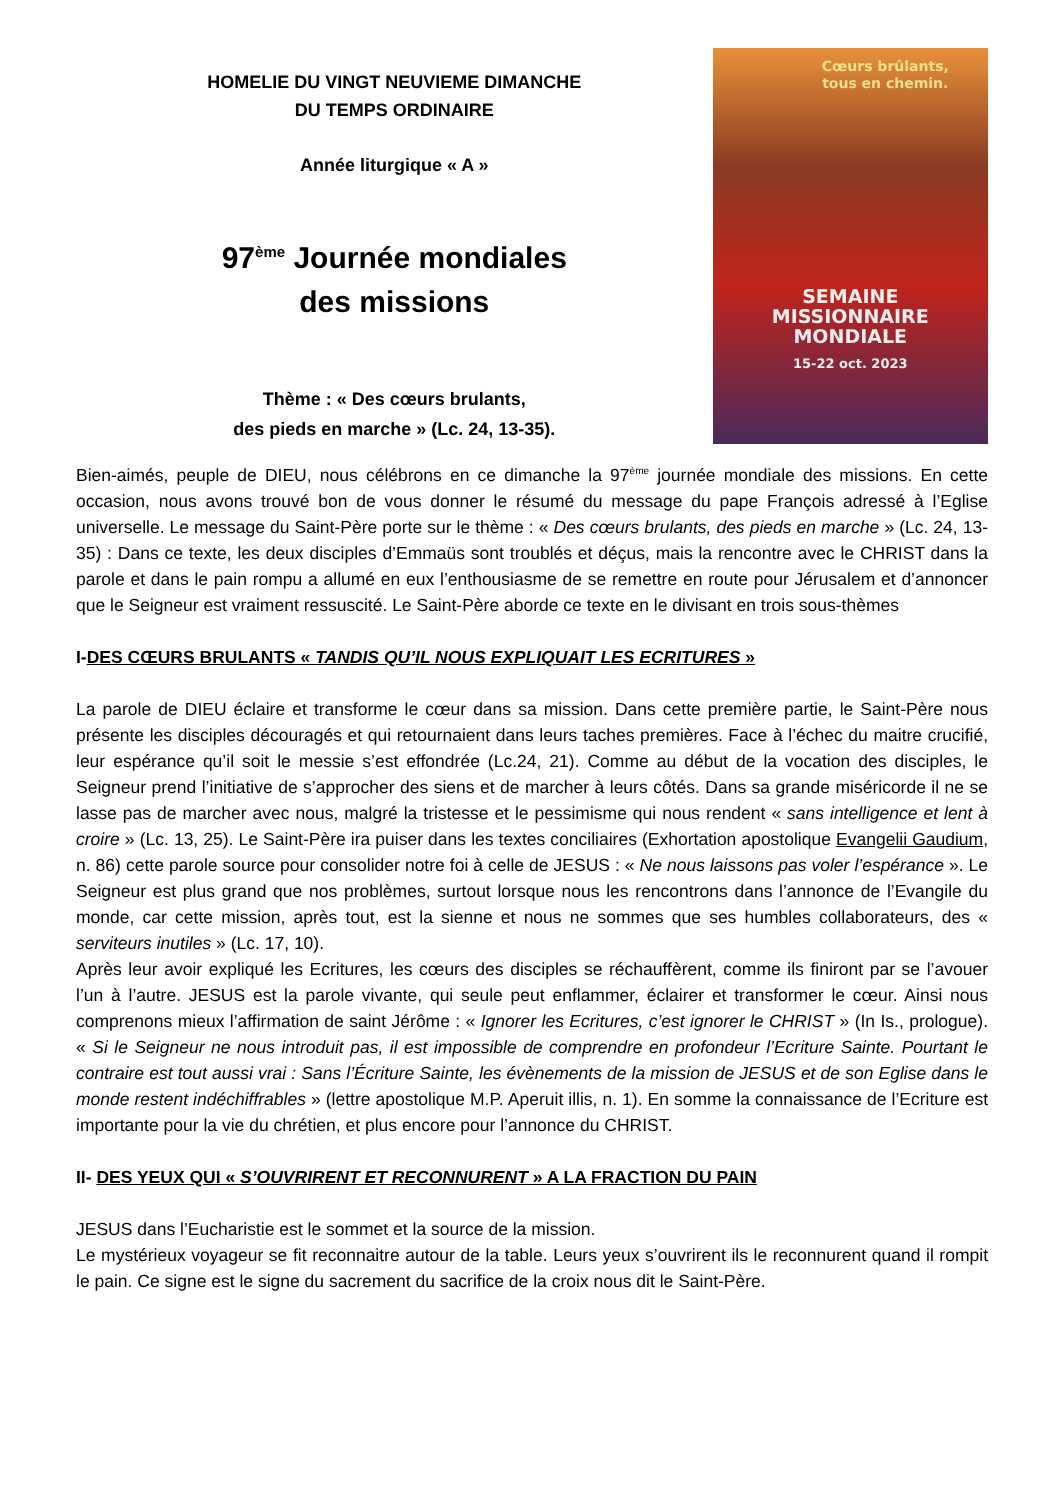HOMELIE DU VINGT NEUVIEME DIMANCHE
DU TEMPS ORDINAIRE
Année liturgique « A »
97<sup>ème</sup> Journée mondiales
des missions
Thème : « Des cœurs brulants,
des pieds en marche » (Lc. 24, 13-35).
Cœurs brûlants,
tous en chemin.
SEMAINE
MISSIONNAIRE
MONDIALE
15-22 oct. 2023
Bien-aimés, peuple de DIEU, nous célébrons en ce dimanche la 97<sup>ème</sup> journée mondiale des missions. En cette occasion, nous avons trouvé bon de vous donner le résumé du message du pape François adressé à l’Eglise universelle. Le message du Saint-Père porte sur le thème : « Des cœurs brulants, des pieds en marche » (Lc. 24, 13-35) : Dans ce texte, les deux disciples d’Emmaüs sont troublés et déçus, mais la rencontre avec le CHRIST dans la parole et dans le pain rompu a allumé en eux l’enthousiasme de se remettre en route pour Jérusalem et d’annoncer que le Seigneur est vraiment ressuscité. Le Saint-Père aborde ce texte en le divisant en trois sous-thèmes
I-DES CŒURS BRULANTS « TANDIS QU’IL NOUS EXPLIQUAIT LES ECRITURES »
La parole de DIEU éclaire et transforme le cœur dans sa mission. Dans cette première partie, le Saint-Père nous présente les disciples découragés et qui retournaient dans leurs taches premières. Face à l’échec du maitre crucifié, leur espérance qu’il soit le messie s’est effondrée (Lc.24, 21). Comme au début de la vocation des disciples, le Seigneur prend l’initiative de s’approcher des siens et de marcher à leurs côtés. Dans sa grande miséricorde il ne se lasse pas de marcher avec nous, malgré la tristesse et le pessimisme qui nous rendent « sans intelligence et lent à croire » (Lc. 13, 25). Le Saint-Père ira puiser dans les textes conciliaires (Exhortation apostolique Evangelii Gaudium, n. 86) cette parole source pour consolider notre foi à celle de JESUS : « Ne nous laissons pas voler l’espérance ». Le Seigneur est plus grand que nos problèmes, surtout lorsque nous les rencontrons dans l’annonce de l’Evangile du monde, car cette mission, après tout, est la sienne et nous ne sommes que ses humbles collaborateurs, des « serviteurs inutiles » (Lc. 17, 10).
Après leur avoir expliqué les Ecritures, les cœurs des disciples se réchauffèrent, comme ils finiront par se l’avouer l’un à l’autre. JESUS est la parole vivante, qui seule peut enflammer, éclairer et transformer le cœur. Ainsi nous comprenons mieux l’affirmation de saint Jérôme : « Ignorer les Ecritures, c’est ignorer le CHRIST » (In Is., prologue). « Si le Seigneur ne nous introduit pas, il est impossible de comprendre en profondeur l’Ecriture Sainte. Pourtant le contraire est tout aussi vrai : Sans l’Écriture Sainte, les évènements de la mission de JESUS et de son Eglise dans le monde restent indéchiffrables » (lettre apostolique M.P. Aperuit illis, n. 1). En somme la connaissance de l’Ecriture est importante pour la vie du chrétien, et plus encore pour l’annonce du CHRIST.
II- DES YEUX QUI « S’OUVRIRENT ET RECONNURENT » A LA FRACTION DU PAIN
JESUS dans l’Eucharistie est le sommet et la source de la mission.
Le mystérieux voyageur se fit reconnaitre autour de la table. Leurs yeux s’ouvrirent ils le reconnurent quand il rompit le pain. Ce signe est le signe du sacrement du sacrifice de la croix nous dit le Saint-Père.